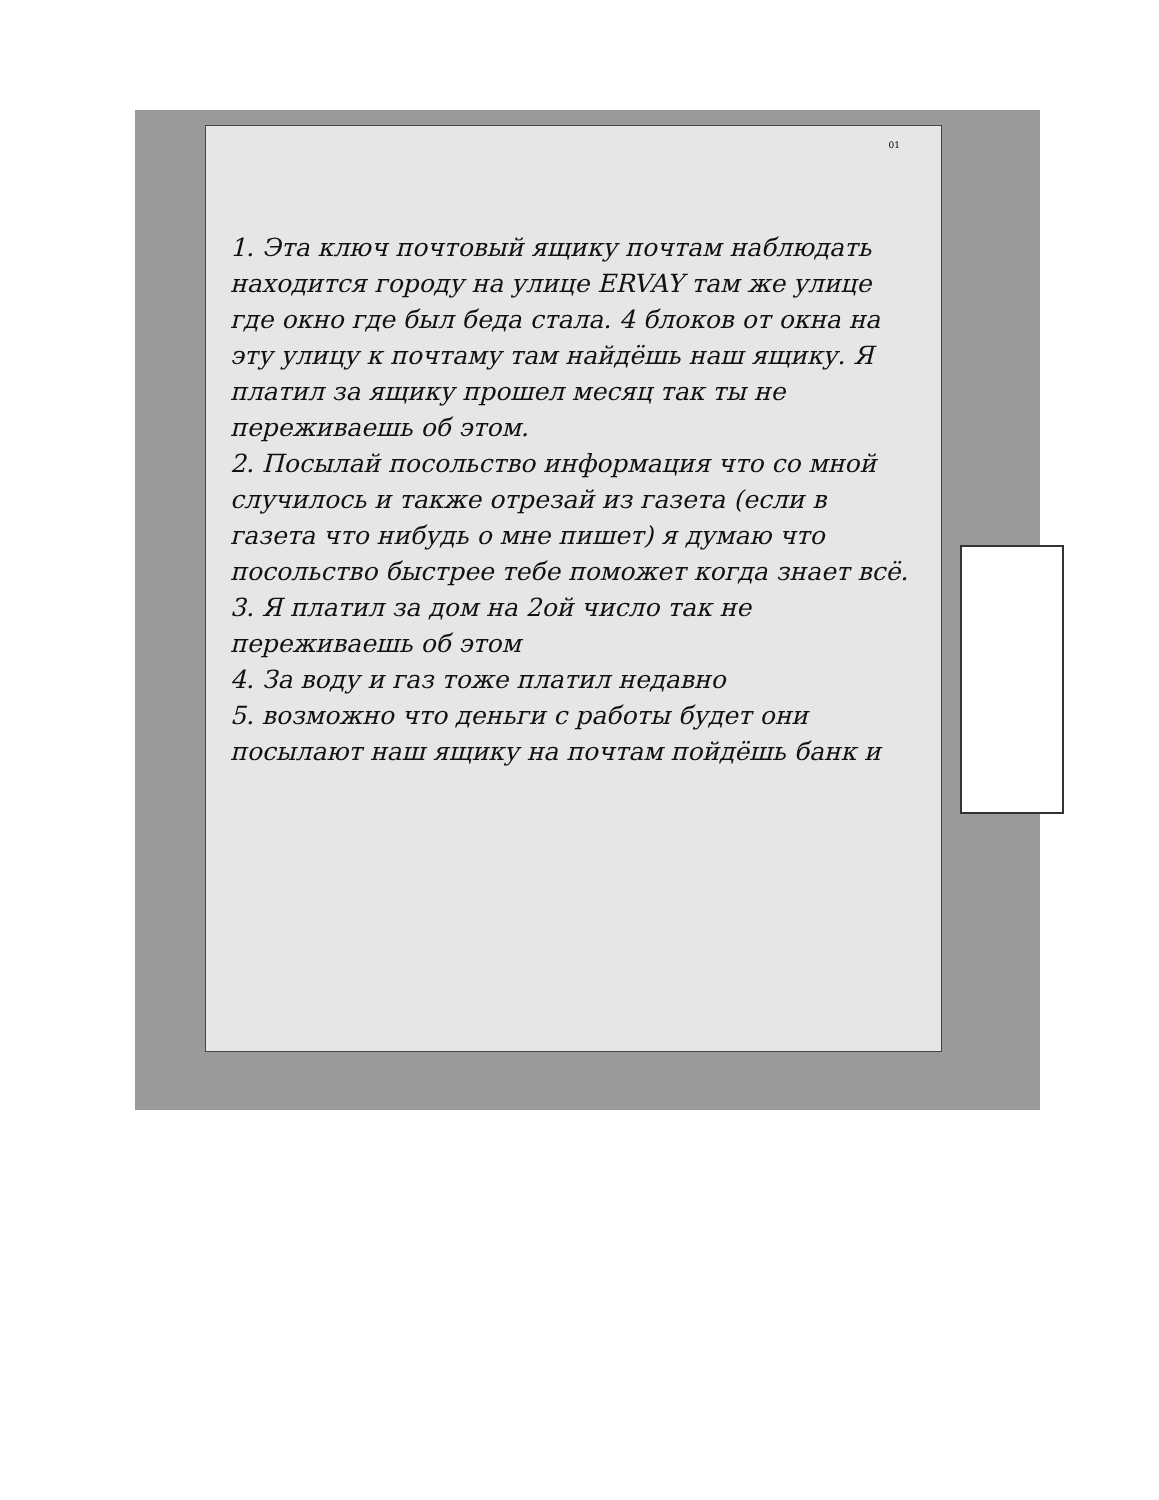01
1. Эта ключ почтовый ящику почтам наблюдать находится городу на улице ERVAY там же улице где окно где был беда стала. 4 блоков от окна на эту улицу к почтаму там найдёшь наш ящику. Я платил за ящику прошел месяц так ты не переживаешь об этом.
2. Посылай посольство информация что со мной случилось и также отрезай из газета (если в газета что нибудь о мне пишет) я думаю что посольство быстрее тебе поможет когда знает всё.
3. Я платил за дом на 2ой число так не переживаешь об этом
4. За воду и газ тоже платил недавно
5. возможно что деньги с работы будет они посылают наш ящику на почтам пойдёшь банк и